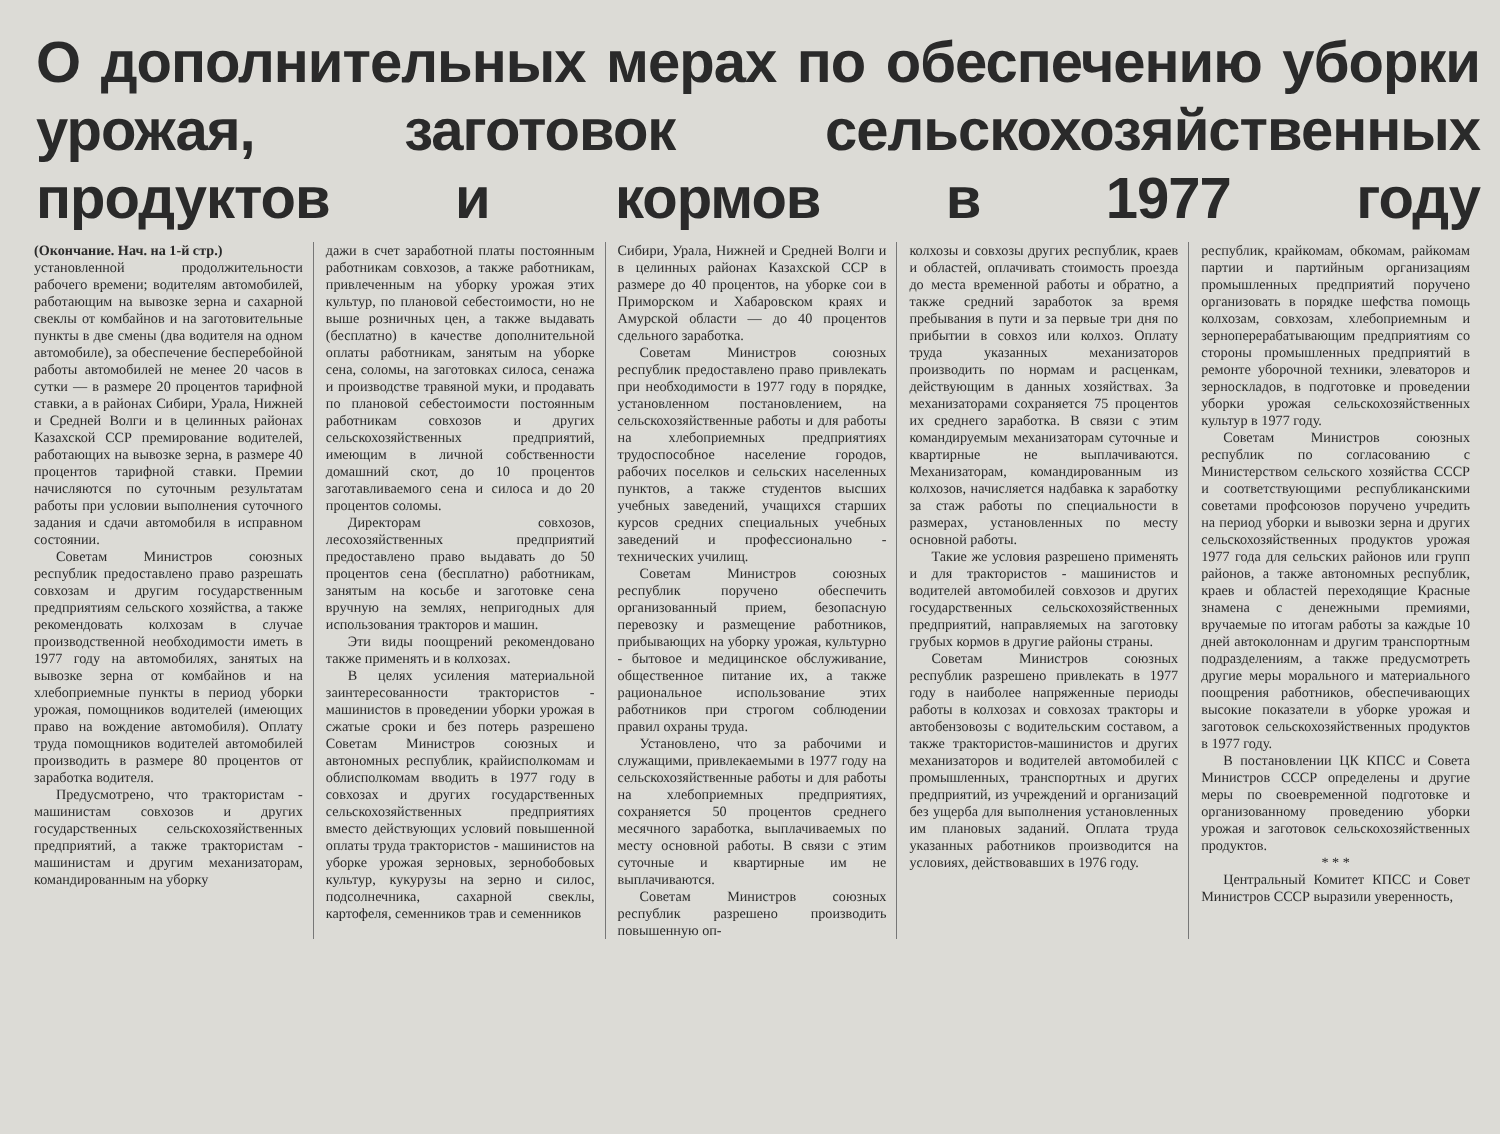О дополнительных мерах по обеспечению уборки урожая, заготовок сельскохозяйственных продуктов и кормов в 1977 году
(Окончание. Нач. на 1-й стр.)
установленной продолжительности рабочего времени; водителям автомобилей, работающим на вывозке зерна и сахарной свеклы от комбайнов и на заготовительные пункты в две смены (два водителя на одном автомобиле), за обеспечение бесперебойной работы автомобилей не менее 20 часов в сутки — в размере 20 процентов тарифной ставки, а в районах Сибири, Урала, Нижней и Средней Волги и в целинных районах Казахской ССР премирование водителей, работающих на вывозке зерна, в размере 40 процентов тарифной ставки. Премии начисляются по суточным результатам работы при условии выполнения суточного задания и сдачи автомобиля в исправном состоянии.
Советам Министров союзных республик предоставлено право разрешать совхозам и другим государственным предприятиям сельского хозяйства, а также рекомендовать колхозам в случае производственной необходимости иметь в 1977 году на автомобилях, занятых на вывозке зерна от комбайнов и на хлебоприемные пункты в период уборки урожая, помощников водителей (имеющих право на вождение автомобиля). Оплату труда помощников водителей автомобилей производить в размере 80 процентов от заработка водителя.
Предусмотрено, что трактористам - машинистам совхозов и других государственных сельскохозяйственных предприятий, а также трактористам - машинистам и другим механизаторам, командированным на уборку
дажи в счет заработной платы постоянным работникам совхозов, а также работникам, привлеченным на уборку урожая этих культур, по плановой себестоимости, но не выше розничных цен, а также выдавать (бесплатно) в качестве дополнительной оплаты работникам, занятым на уборке сена, соломы, на заготовках силоса, сенажа и производстве травяной муки, и продавать по плановой себестоимости постоянным работникам совхозов и других сельскохозяйственных предприятий, имеющим в личной собственности домашний скот, до 10 процентов заготавливаемого сена и силоса и до 20 процентов соломы.
Директорам совхозов, лесохозяйственных предприятий предоставлено право выдавать до 50 процентов сена (бесплатно) работникам, занятым на косьбе и заготовке сена вручную на землях, непригодных для использования тракторов и машин.
Эти виды поощрений рекомендовано также применять и в колхозах.
В целях усиления материальной заинтересованности трактористов - машинистов в проведении уборки урожая в сжатые сроки и без потерь разрешено Советам Министров союзных и автономных республик, крайисполкомам и облисполкомам вводить в 1977 году в совхозах и других государственных сельскохозяйственных предприятиях вместо действующих условий повышенной оплаты труда трактористов - машинистов на уборке урожая зерновых, зернобобовых культур, кукурузы на зерно и силос, подсолнечника, сахарной свеклы, картофеля, семенников трав и семенников
Сибири, Урала, Нижней и Средней Волги и в целинных районах Казахской ССР в размере до 40 процентов, на уборке сои в Приморском и Хабаровском краях и Амурской области — до 40 процентов сдельного заработка.
Советам Министров союзных республик предоставлено право привлекать при необходимости в 1977 году в порядке, установленном постановлением, на сельскохозяйственные работы и для работы на хлебоприемных предприятиях трудоспособное население городов, рабочих поселков и сельских населенных пунктов, а также студентов высших учебных заведений, учащихся старших курсов средних специальных учебных заведений и профессионально - технических училищ.
Советам Министров союзных республик поручено обеспечить организованный прием, безопасную перевозку и размещение работников, прибывающих на уборку урожая, культурно - бытовое и медицинское обслуживание, общественное питание их, а также рациональное использование этих работников при строгом соблюдении правил охраны труда.
Установлено, что за рабочими и служащими, привлекаемыми в 1977 году на сельскохозяйственные работы и для работы на хлебоприемных предприятиях, сохраняется 50 процентов среднего месячного заработка, выплачиваемых по месту основной работы. В связи с этим суточные и квартирные им не выплачиваются.
Советам Министров союзных республик разрешено производить повышенную оп-
колхозы и совхозы других республик, краев и областей, оплачивать стоимость проезда до места временной работы и обратно, а также средний заработок за время пребывания в пути и за первые три дня по прибытии в совхоз или колхоз. Оплату труда указанных механизаторов производить по нормам и расценкам, действующим в данных хозяйствах. За механизаторами сохраняется 75 процентов их среднего заработка. В связи с этим командируемым механизаторам суточные и квартирные не выплачиваются. Механизаторам, командированным из колхозов, начисляется надбавка к заработку за стаж работы по специальности в размерах, установленных по месту основной работы.
Такие же условия разрешено применять и для трактористов - машинистов и водителей автомобилей совхозов и других государственных сельскохозяйственных предприятий, направляемых на заготовку грубых кормов в другие районы страны.
Советам Министров союзных республик разрешено привлекать в 1977 году в наиболее напряженные периоды работы в колхозах и совхозах тракторы и автобензовозы с водительским составом, а также трактористов-машинистов и других механизаторов и водителей автомобилей с промышленных, транспортных и других предприятий, из учреждений и организаций без ущерба для выполнения установленных им плановых заданий. Оплата труда указанных работников производится на условиях, действовавших в 1976 году.
республик, крайкомам, обкомам, райкомам партии и партийным организациям промышленных предприятий поручено организовать в порядке шефства помощь колхозам, совхозам, хлебоприемным и зерноперерабатывающим предприятиям со стороны промышленных предприятий в ремонте уборочной техники, элеваторов и зерноскладов, в подготовке и проведении уборки урожая сельскохозяйственных культур в 1977 году.
Советам Министров союзных республик по согласованию с Министерством сельского хозяйства СССР и соответствующими республиканскими советами профсоюзов поручено учредить на период уборки и вывозки зерна и других сельскохозяйственных продуктов урожая 1977 года для сельских районов или групп районов, а также автономных республик, краев и областей переходящие Красные знамена с денежными премиями, вручаемые по итогам работы за каждые 10 дней автоколоннам и другим транспортным подразделениям, а также предусмотреть другие меры морального и материального поощрения работников, обеспечивающих высокие показатели в уборке урожая и заготовок сельскохозяйственных продуктов в 1977 году.
В постановлении ЦК КПСС и Совета Министров СССР определены и другие меры по своевременной подготовке и организованному проведению уборки урожая и заготовок сельскохозяйственных продуктов.
* * *
Центральный Комитет КПСС и Совет Министров СССР выразили уверенность,